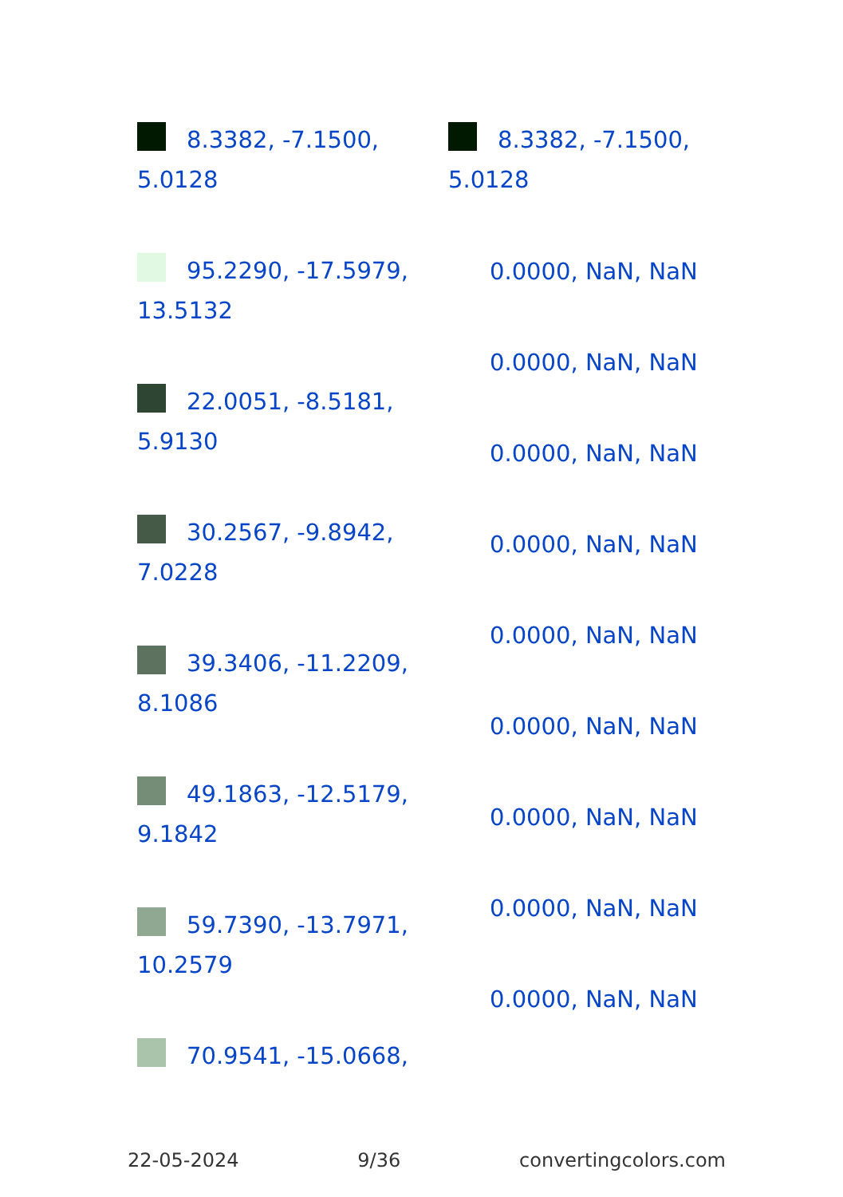8.3382, -7.1500, 5.0128
95.2290, -17.5979, 13.5132
22.0051, -8.5181, 5.9130
30.2567, -9.8942, 7.0228
39.3406, -11.2209, 8.1086
49.1863, -12.5179, 9.1842
59.7390, -13.7971, 10.2579
70.9541, -15.0668,
8.3382, -7.1500, 5.0128
0.0000, NaN, NaN
0.0000, NaN, NaN
0.0000, NaN, NaN
0.0000, NaN, NaN
0.0000, NaN, NaN
0.0000, NaN, NaN
0.0000, NaN, NaN
0.0000, NaN, NaN
0.0000, NaN, NaN
22-05-2024 9/36 convertingcolors.com